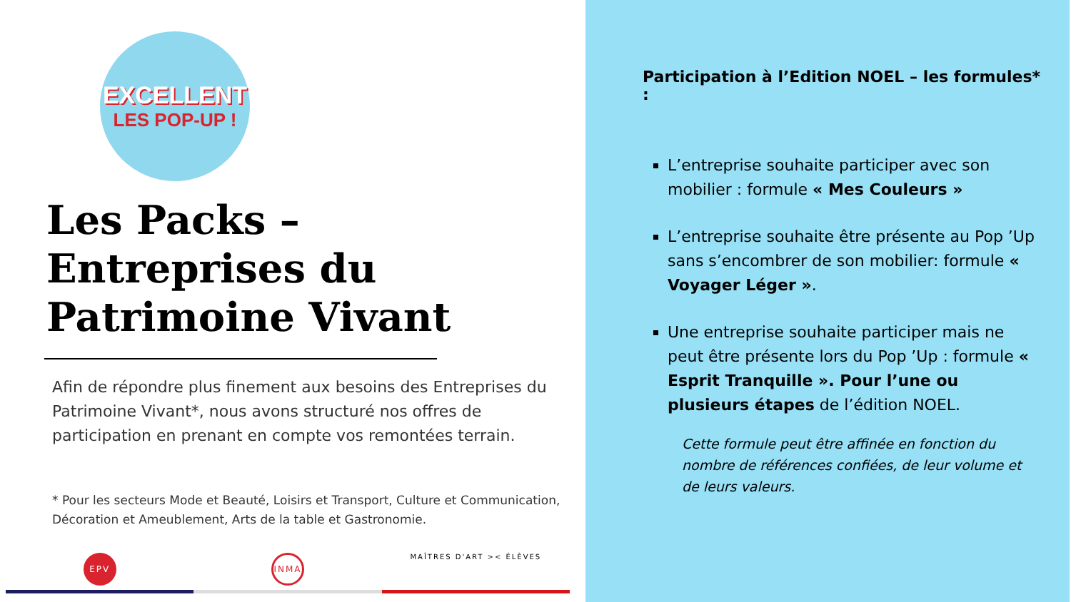EXCELLENT
LES POP-UP !
Les Packs –
Entreprises du
Patrimoine Vivant
Afin de répondre plus finement aux besoins des Entreprises du Patrimoine Vivant*, nous avons structuré nos offres de participation en prenant en compte vos remontées terrain.
* Pour les secteurs Mode et Beauté, Loisirs et Transport, Culture et Communication, Décoration et Ameublement, Arts de la table et Gastronomie.
EPV INMA
MAÎTRES D'ART >< ÉLÈVES
Participation à l’Edition NOEL – les formules* :
L’entreprise souhaite participer avec son mobilier : formule « Mes Couleurs »
L’entreprise souhaite être présente au Pop ’Up sans s’encombrer de son mobilier: formule « Voyager Léger ».
Une entreprise souhaite participer mais ne peut être présente lors du Pop ’Up : formule « Esprit Tranquille ». Pour l’une ou plusieurs étapes de l’édition NOEL.
Cette formule peut être affinée en fonction du nombre de références confiées, de leur volume et de leurs valeurs.